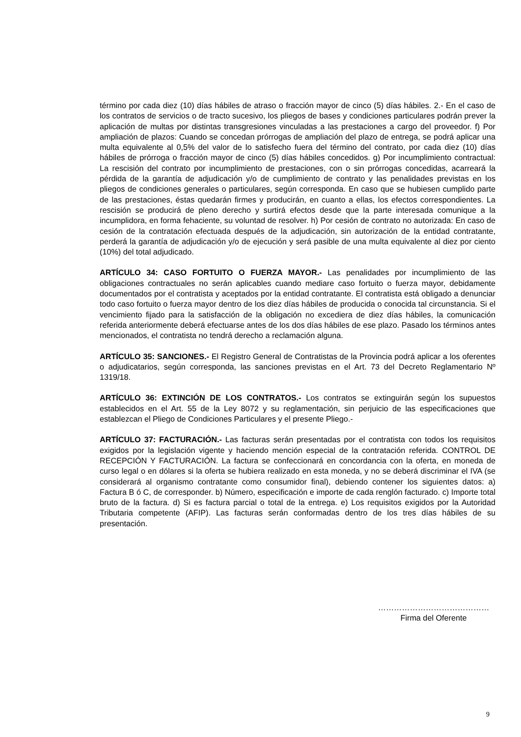término por cada diez (10) días hábiles de atraso o fracción mayor de cinco (5) días hábiles. 2.- En el caso de los contratos de servicios o de tracto sucesivo, los pliegos de bases y condiciones particulares podrán prever la aplicación de multas por distintas transgresiones vinculadas a las prestaciones a cargo del proveedor. f) Por ampliación de plazos: Cuando se concedan prórrogas de ampliación del plazo de entrega, se podrá aplicar una multa equivalente al 0,5% del valor de lo satisfecho fuera del término del contrato, por cada diez (10) días hábiles de prórroga o fracción mayor de cinco (5) días hábiles concedidos. g) Por incumplimiento contractual: La rescisión del contrato por incumplimiento de prestaciones, con o sin prórrogas concedidas, acarreará la pérdida de la garantía de adjudicación y/o de cumplimiento de contrato y las penalidades previstas en los pliegos de condiciones generales o particulares, según corresponda. En caso que se hubiesen cumplido parte de las prestaciones, éstas quedarán firmes y producirán, en cuanto a ellas, los efectos correspondientes. La rescisión se producirá de pleno derecho y surtirá efectos desde que la parte interesada comunique a la incumplidora, en forma fehaciente, su voluntad de resolver. h) Por cesión de contrato no autorizada: En caso de cesión de la contratación efectuada después de la adjudicación, sin autorización de la entidad contratante, perderá la garantía de adjudicación y/o de ejecución y será pasible de una multa equivalente al diez por ciento (10%) del total adjudicado.
ARTÍCULO 34: CASO FORTUITO O FUERZA MAYOR.- Las penalidades por incumplimiento de las obligaciones contractuales no serán aplicables cuando mediare caso fortuito o fuerza mayor, debidamente documentados por el contratista y aceptados por la entidad contratante. El contratista está obligado a denunciar todo caso fortuito o fuerza mayor dentro de los diez días hábiles de producida o conocida tal circunstancia. Si el vencimiento fijado para la satisfacción de la obligación no excediera de diez días hábiles, la comunicación referida anteriormente deberá efectuarse antes de los dos días hábiles de ese plazo. Pasado los términos antes mencionados, el contratista no tendrá derecho a reclamación alguna.
ARTÍCULO 35: SANCIONES.- El Registro General de Contratistas de la Provincia podrá aplicar a los oferentes o adjudicatarios, según corresponda, las sanciones previstas en el Art. 73 del Decreto Reglamentario Nº 1319/18.
ARTÍCULO 36: EXTINCIÓN DE LOS CONTRATOS.- Los contratos se extinguirán según los supuestos establecidos en el Art. 55 de la Ley 8072 y su reglamentación, sin perjuicio de las especificaciones que establezcan el Pliego de Condiciones Particulares y el presente Pliego.-
ARTÍCULO 37: FACTURACIÓN.- Las facturas serán presentadas por el contratista con todos los requisitos exigidos por la legislación vigente y haciendo mención especial de la contratación referida. CONTROL DE RECEPCIÓN Y FACTURACIÓN. La factura se confeccionará en concordancia con la oferta, en moneda de curso legal o en dólares si la oferta se hubiera realizado en esta moneda, y no se deberá discriminar el IVA (se considerará al organismo contratante como consumidor final), debiendo contener los siguientes datos: a) Factura B ó C, de corresponder. b) Número, especificación e importe de cada renglón facturado. c) Importe total bruto de la factura. d) Si es factura parcial o total de la entrega. e) Los requisitos exigidos por la Autoridad Tributaria competente (AFIP). Las facturas serán conformadas dentro de los tres días hábiles de su presentación.
……………………………………
Firma del Oferente
9